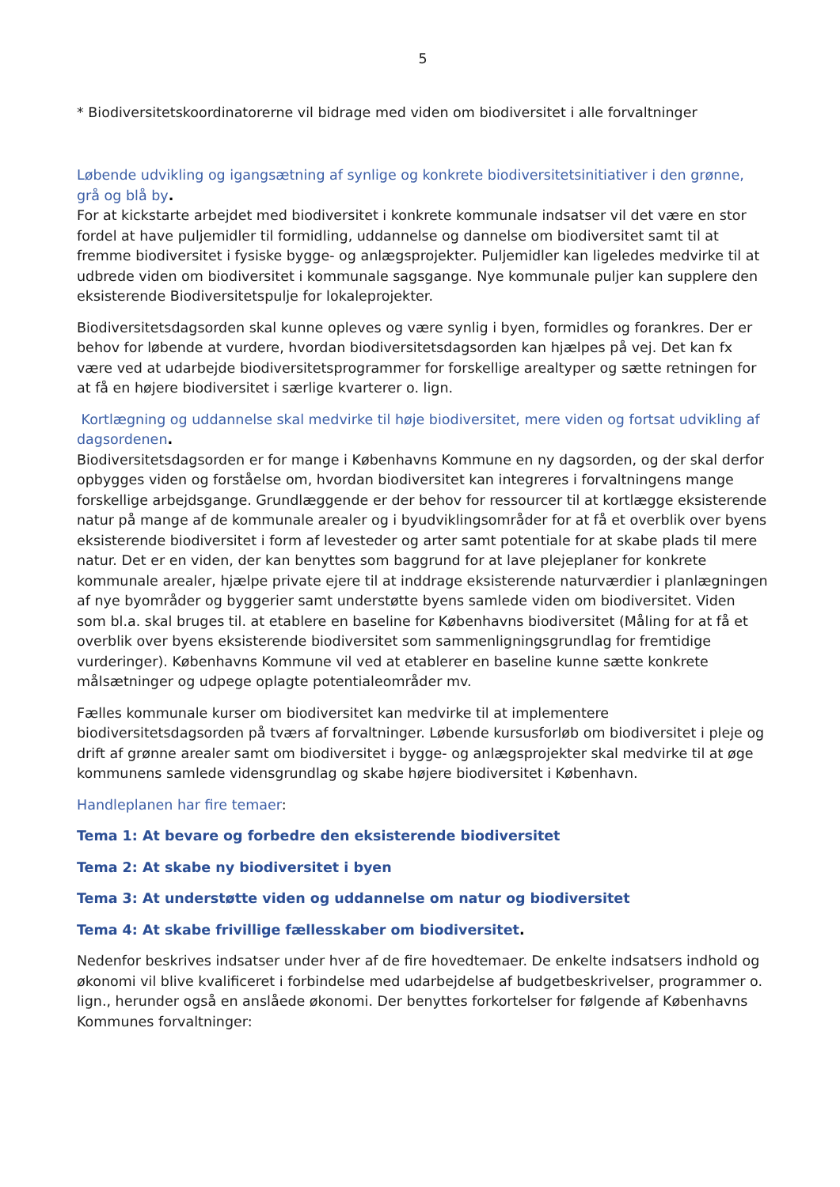5
* Biodiversitetskoordinatorerne vil bidrage med viden om biodiversitet i alle forvaltninger
Løbende udvikling og igangsætning af synlige og konkrete biodiversitetsinitiativer i den grønne, grå og blå by.
For at kickstarte arbejdet med biodiversitet i konkrete kommunale indsatser vil det være en stor fordel at have puljemidler til formidling, uddannelse og dannelse om biodiversitet samt til at fremme biodiversitet i fysiske bygge- og anlægsprojekter. Puljemidler kan ligeledes medvirke til at udbrede viden om biodiversitet i kommunale sagsgange. Nye kommunale puljer kan supplere den eksisterende Biodiversitetspulje for lokaleprojekter.
Biodiversitetsdagsorden skal kunne opleves og være synlig i byen, formidles og forankres. Der er behov for løbende at vurdere, hvordan biodiversitetsdagsorden kan hjælpes på vej. Det kan fx være ved at udarbejde biodiversitetsprogrammer for forskellige arealtyper og sætte retningen for at få en højere biodiversitet i særlige kvarterer o. lign.
Kortlægning og uddannelse skal medvirke til høje biodiversitet, mere viden og fortsat udvikling af dagsordenen.
Biodiversitetsdagsorden er for mange i Københavns Kommune en ny dagsorden, og der skal derfor opbygges viden og forståelse om, hvordan biodiversitet kan integreres i forvaltningens mange forskellige arbejdsgange. Grundlæggende er der behov for ressourcer til at kortlægge eksisterende natur på mange af de kommunale arealer og i byudviklingsområder for at få et overblik over byens eksisterende biodiversitet i form af levesteder og arter samt potentiale for at skabe plads til mere natur. Det er en viden, der kan benyttes som baggrund for at lave plejeplaner for konkrete kommunale arealer, hjælpe private ejere til at inddrage eksisterende naturværdier i planlægningen af nye byområder og byggerier samt understøtte byens samlede viden om biodiversitet. Viden som bl.a. skal bruges til. at etablere en baseline for Københavns biodiversitet (Måling for at få et overblik over byens eksisterende biodiversitet som sammenligningsgrundlag for fremtidige vurderinger). Københavns Kommune vil ved at etablerer en baseline kunne sætte konkrete målsætninger og udpege oplagte potentialeområder mv.
Fælles kommunale kurser om biodiversitet kan medvirke til at implementere biodiversitetsdagsorden på tværs af forvaltninger. Løbende kursusforløb om biodiversitet i pleje og drift af grønne arealer samt om biodiversitet i bygge- og anlægsprojekter skal medvirke til at øge kommunens samlede vidensgrundlag og skabe højere biodiversitet i København.
Handleplanen har fire temaer:
Tema 1: At bevare og forbedre den eksisterende biodiversitet
Tema 2: At skabe ny biodiversitet i byen
Tema 3: At understøtte viden og uddannelse om natur og biodiversitet
Tema 4: At skabe frivillige fællesskaber om biodiversitet.
Nedenfor beskrives indsatser under hver af de fire hovedtemaer. De enkelte indsatsers indhold og økonomi vil blive kvalificeret i forbindelse med udarbejdelse af budgetbeskrivelser, programmer o. lign., herunder også en anslåede økonomi. Der benyttes forkortelser for følgende af Københavns Kommunes forvaltninger: